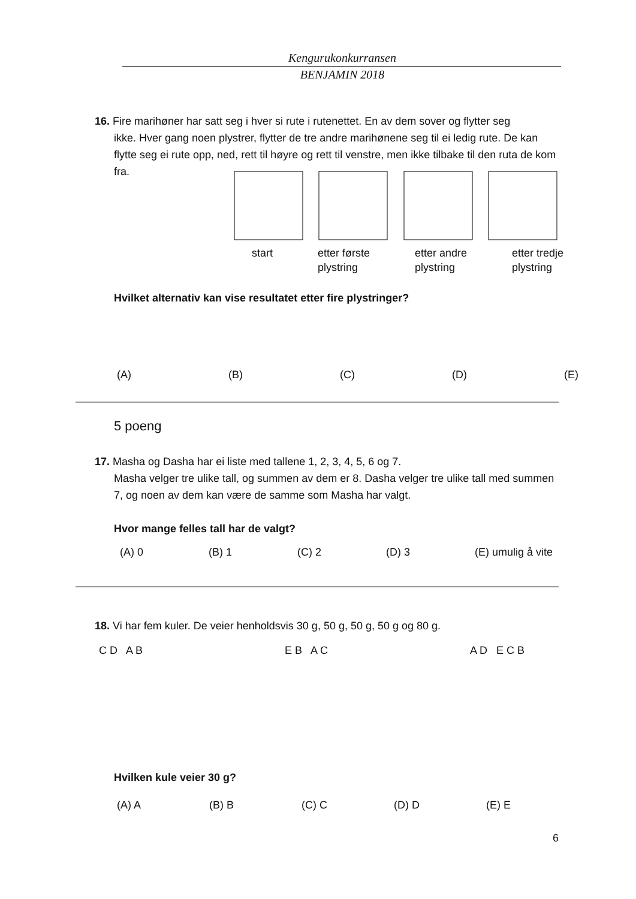Kengurukonkurransen
BENJAMIN 2018
16. Fire marihøner har satt seg i hver si rute i rutenettet. En av dem sover og flytter seg
ikke. Hver gang noen plystrer, flytter de tre andre marihønene seg til ei ledig rute. De kan flytte seg ei rute opp, ned, rett til høyre og rett til venstre, men ikke tilbake til den ruta de kom fra.
start etter første
plystring etter andre
plystring etter tredje
plystring
Hvilket alternativ kan vise resultatet etter fire plystringer?
(A) (B) (C) (D) (E)
5 poeng
17. Masha og Dasha har ei liste med tallene 1, 2, 3, 4, 5, 6 og 7.
Masha velger tre ulike tall, og summen av dem er 8. Dasha velger tre ulike tall med summen 7, og noen av dem kan være de samme som Masha har valgt.
Hvor mange felles tall har de valgt?
(A) 0 (B) 1 (C) 2 (D) 3 (E) umulig å vite
18. Vi har fem kuler. De veier henholdsvis 30 g, 50 g, 50 g, 50 g og 80 g.
C D A B E B A C A D E C B
Hvilken kule veier 30 g?
(A) A (B) B (C) C (D) D (E) E
6